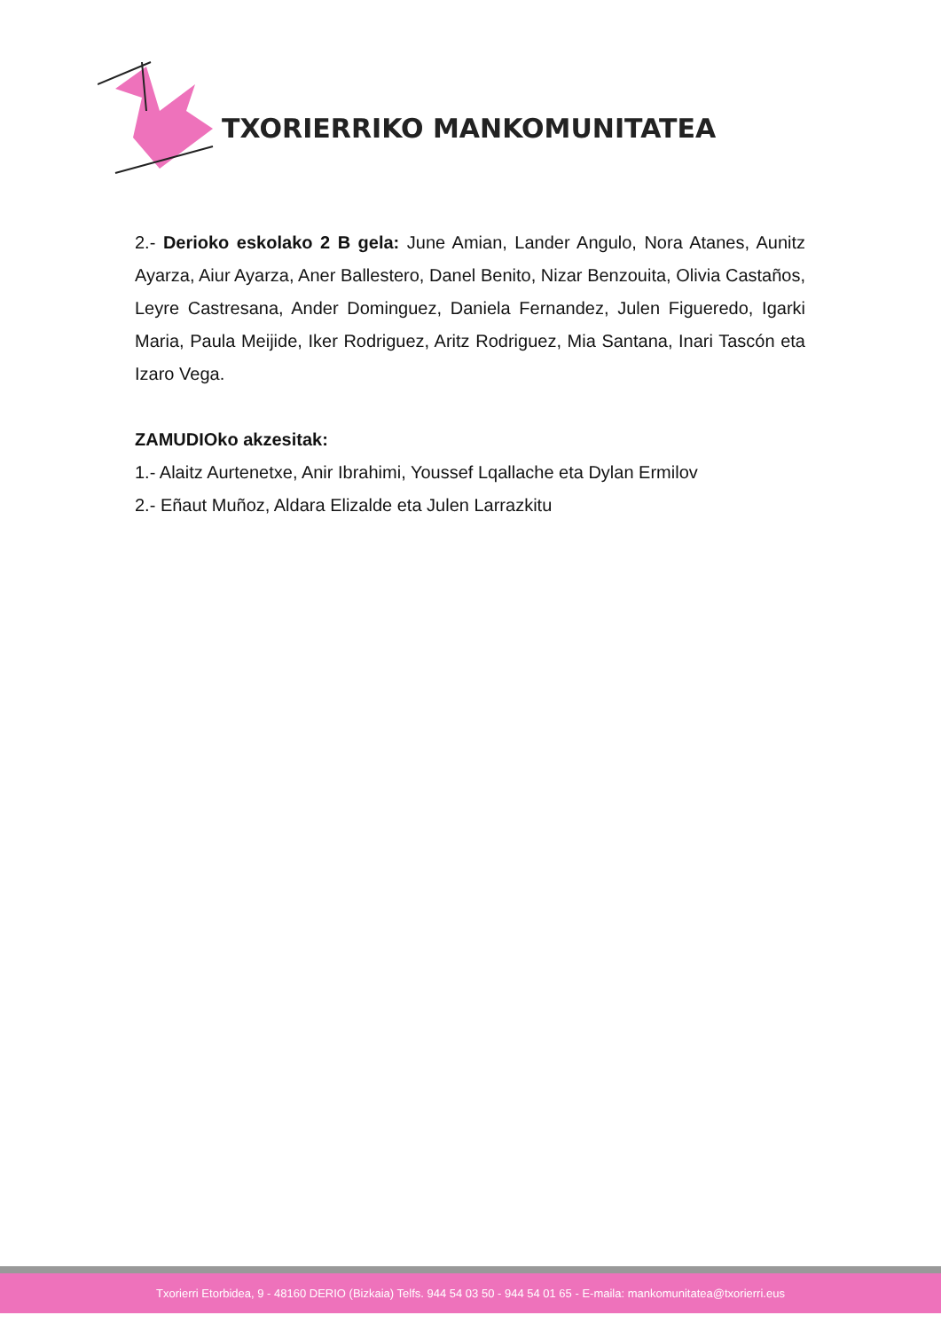TXORIERRIKO MANKOMUNITATEA
2.- Derioko eskolako 2 B gela: June Amian, Lander Angulo, Nora Atanes, Aunitz Ayarza, Aiur Ayarza, Aner Ballestero, Danel Benito, Nizar Benzouita, Olivia Castaños, Leyre Castresana, Ander Dominguez, Daniela Fernandez, Julen Figueredo, Igarki Maria, Paula Meijide, Iker Rodriguez, Aritz Rodriguez, Mia Santana, Inari Tascón eta Izaro Vega.
ZAMUDIOko akzesitak:
1.- Alaitz Aurtenetxe, Anir Ibrahimi, Youssef Lqallache eta Dylan Ermilov
2.- Eñaut Muñoz, Aldara Elizalde eta Julen Larrazkitu
Txorierri Etorbidea, 9 - 48160 DERIO (Bizkaia) Telfs. 944 54 03 50 - 944 54 01 65 - E-maila: mankomunitatea@txorierri.eus